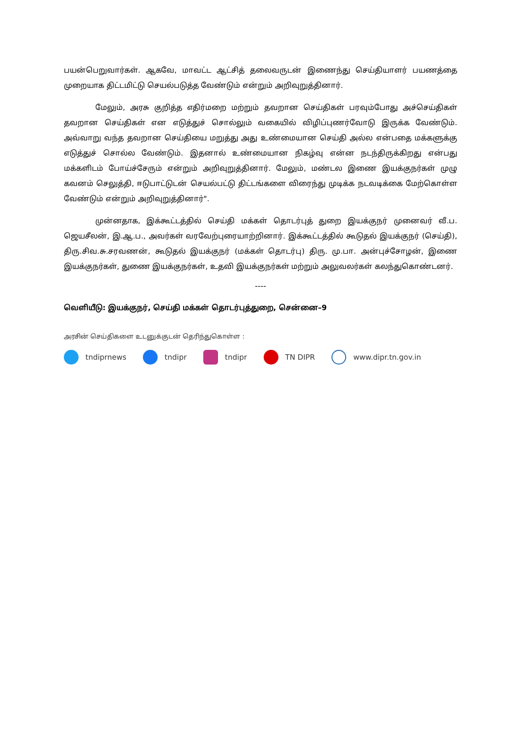பயன்பெறுவார்கள். ஆகவே, மாவட்ட ஆட்சித் தலைவருடன் இணைந்து செய்தியாளர் பயணத்தை முறையாக திட்டமிட்டு செயல்படுத்த வேண்டும் என்றும் அறிவுறுத்தினார்.
மேலும், அரசு குறித்த எதிர்மறை மற்றும் தவறான செய்திகள் பரவும்போது அச்செய்திகள் தவறான செய்திகள் என எடுத்துச் சொல்லும் வகையில் விழிப்புணர்வோடு இருக்க வேண்டும். அவ்வாறு வந்த தவறான செய்தியை மறுத்து அது உண்மையான செய்தி அல்ல என்பதை மக்களுக்கு எடுத்துச் சொல்ல வேண்டும். இதனால் உண்மையான நிகழ்வு என்ன நடந்திருக்கிறது என்பது மக்களிடம் போய்ச்சேரும் என்றும் அறிவுறுத்தினார். மேலும், மண்டல இணை இயக்குநர்கள் முழு கவனம் செலுத்தி, ஈடுபாட்டுடன் செயல்பட்டு திட்டங்களை விரைந்து முடிக்க நடவடிக்கை மேற்கொள்ள வேண்டும் என்றும் அறிவுறுத்தினார்".
முன்னதாக, இக்கூட்டத்தில் செய்தி மக்கள் தொடர்புத் துறை இயக்குநர் முனைவர் வீ.ப. ஜெயசீலன், இ.ஆ.ப., அவர்கள் வரவேற்புரையாற்றினார். இக்கூட்டத்தில் கூடுதல் இயக்குநர் (செய்தி), திரு.சிவ.சு.சரவணன், கூடுதல் இயக்குநர் (மக்கள் தொடர்பு) திரு. மு.பா. அன்புச்சோழன், இணை இயக்குநர்கள், துணை இயக்குநர்கள், உதவி இயக்குநர்கள் மற்றும் அலுவலர்கள் கலந்துகொண்டனர்.
----
வெளியீடு: இயக்குநர், செய்தி மக்கள் தொடர்புத்துறை, சென்னை–9
அரசின் செய்திகளை உடனுக்குடன் தெரிந்துகொள்ள :
tndiprnews tndipr tndipr TN DIPR www.dipr.tn.gov.in